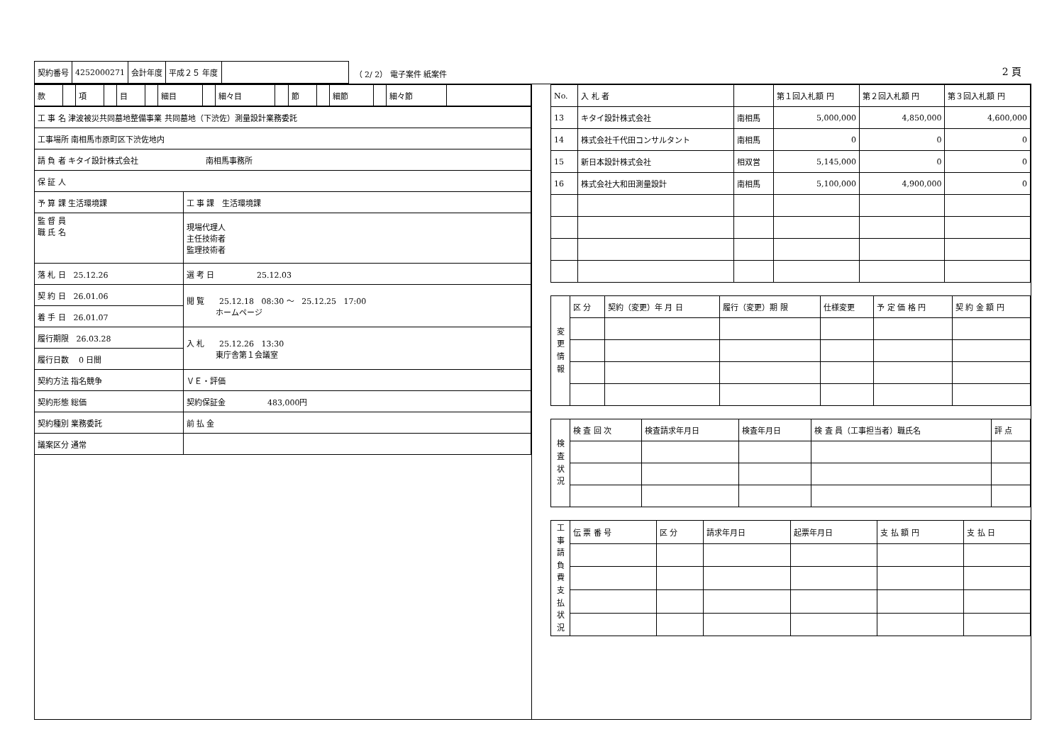| 契約番号 | 4252000271 | 会計年度 | 平成２５ 年度 | |
（ 2/ 2） 電子案件 紙案件
2 頁
| 款 | | 項 | | 目 | | 細目 | | 細々目 | | 節 | | 細節 | | 細々節 | |
| 工 事 名 津波被災共同墓地整備事業 共同墓地（下渋佐）測量設計業務委託 | | |
| 工事場所 南相馬市原町区下渋佐地内 | | |
| 請 負 者 キタイ設計株式会社 南相馬事務所 | | |
| 保 証 人 | | |
| 予 算 課 生活環境課 | | 工 事 課 生活環境課 |
| 監 督 員 職 氏 名 | | 現場代理人 主任技術者 監理技術者 |
| 落 札 日 25.12.26 | 選 考 日 25.12.03 | |
| 契 約 日 26.01.06 | 閲 覧 25.12.18 08:30 ～ 25.12.25 17:00 ホームページ | |
| 着 手 日 26.01.07 | | |
| 履行期限 26.03.28 | 入 札 25.12.26 13:30 東庁舎第１会議室 | |
| 履行日数 0 日間 | | |
| 契約方法 指名競争 | ＶＥ・評価 | |
| 契約形態 総価 | 契約保証金 483,000円 | |
| 契約種別 業務委託 | 前 払 金 | |
| 議案区分 通常 | | |
| No. | 入 札 者 | | 第１回入札額 円 | 第２回入札額 円 | 第３回入札額 円 |
| --- | --- | --- | --- | --- | --- |
| 13 | キタイ設計株式会社 | 南相馬 | 5,000,000 | 4,850,000 | 4,600,000 |
| 14 | 株式会社千代田コンサルタント | 南相馬 | 0 | 0 | 0 |
| 15 | 新日本設計株式会社 | 相双営 | 5,145,000 | 0 | 0 |
| 16 | 株式会社大和田測量設計 | 南相馬 | 5,100,000 | 4,900,000 | 0 |
| 変 更 情 報 | 区 分 | 契約（変更）年 月 日 | 履行（変更）期 限 | 仕様変更 | 予 定 価 格 円 | 契 約 金 額 円 |
| 検 査 状 況 | 検 査 回 次 | 検査請求年月日 | 検査年月日 | 検 査 員（工事担当者）職氏名 | 評 点 |
| 工 事 請 負 費 支 払 状 況 | 伝 票 番 号 | 区 分 | 請求年月日 | 起票年月日 | 支 払 額 円 | 支 払 日 |